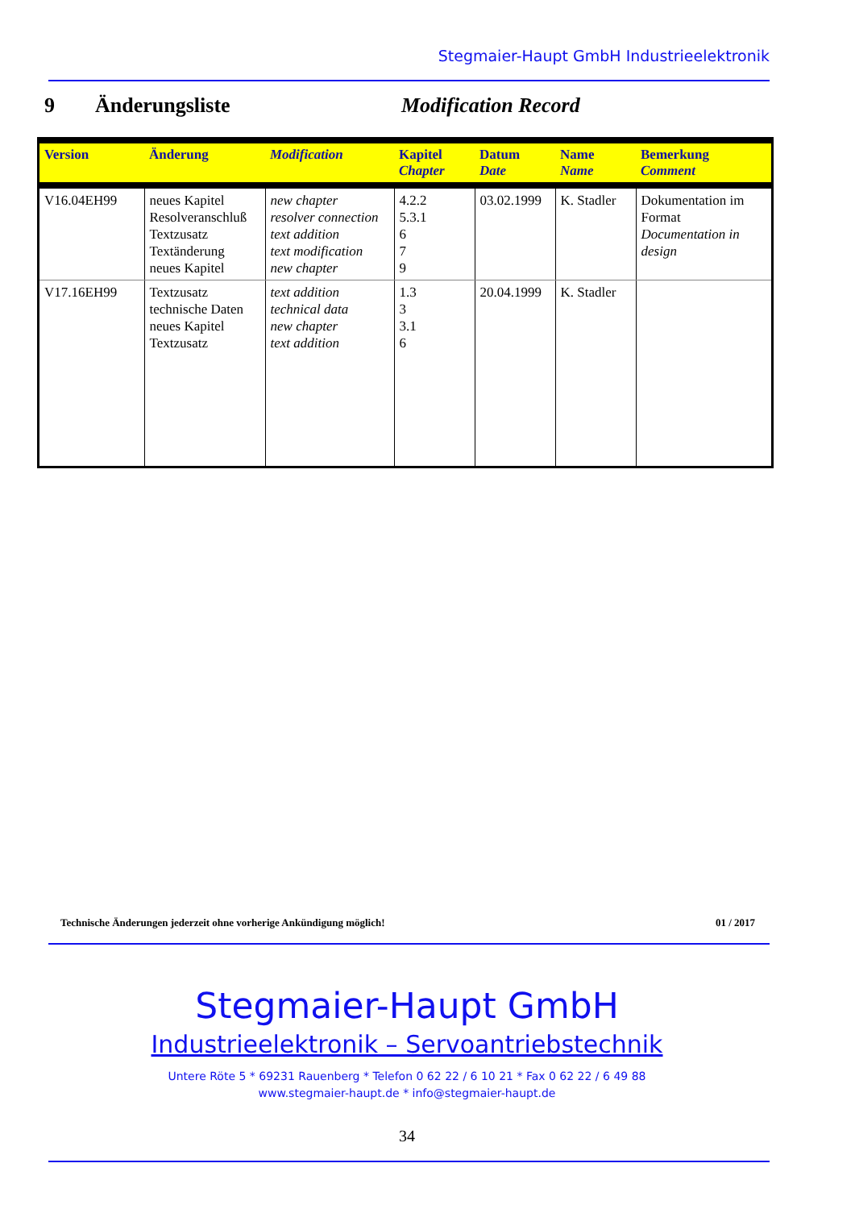Stegmaier-Haupt GmbH Industrieelektronik
9 Änderungsliste Modification Record
| Version | Änderung | Modification | Kapitel Chapter | Datum Date | Name Name | Bemerkung Comment |
| --- | --- | --- | --- | --- | --- | --- |
| V16.04EH99 | neues Kapitel Resolveranschluß Textzusatz Textänderung neues Kapitel | new chapter resolver connection text addition text modification new chapter | 4.2.2 5.3.1 6 7 9 | 03.02.1999 | K. Stadler | Dokumentation im Format Documentation in design |
| V17.16EH99 | Textzusatz technische Daten neues Kapitel Textzusatz | text addition technical data new chapter text addition | 1.3 3 3.1 6 | 20.04.1999 | K. Stadler | |
Technische Änderungen jederzeit ohne vorherige Ankündigung möglich! 01 / 2017
Stegmaier-Haupt GmbH
Industrieelektronik – Servoantriebstechnik
Untere Röte 5 * 69231 Rauenberg * Telefon 0 62 22 / 6 10 21 * Fax 0 62 22 / 6 49 88
www.stegmaier-haupt.de * info@stegmaier-haupt.de
34